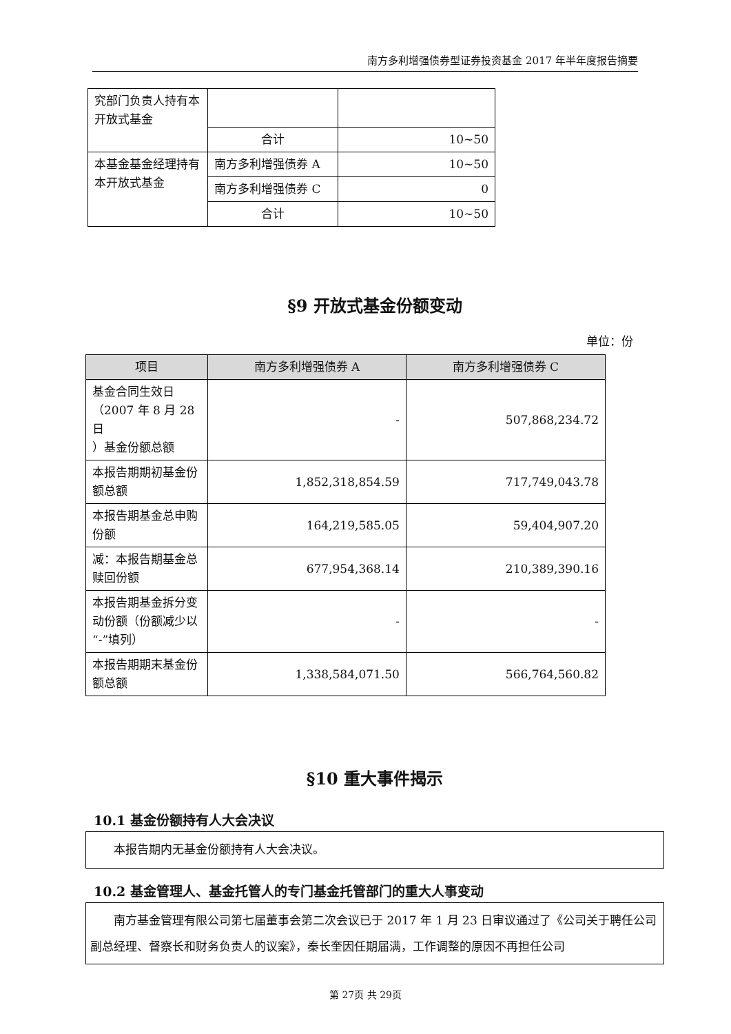南方多利增强债券型证券投资基金 2017 年半年度报告摘要
| 究部门负责人持有本开放式基金 | | |
| | 合计 | 10~50 |
| 本基金基金经理持有本开放式基金 | 南方多利增强债券 A | 10~50 |
| | 南方多利增强债券 C | 0 |
| | 合计 | 10~50 |
§9 开放式基金份额变动
单位：份
| 项目 | 南方多利增强债券 A | 南方多利增强债券 C |
| --- | --- | --- |
| 基金合同生效日（2007 年 8 月 28 日 ）基金份额总额 | - | 507,868,234.72 |
| 本报告期期初基金份额总额 | 1,852,318,854.59 | 717,749,043.78 |
| 本报告期基金总申购份额 | 164,219,585.05 | 59,404,907.20 |
| 减：本报告期基金总赎回份额 | 677,954,368.14 | 210,389,390.16 |
| 本报告期基金拆分变动份额（份额减少以“-”填列） | - | - |
| 本报告期期末基金份额总额 | 1,338,584,071.50 | 566,764,560.82 |
§10 重大事件揭示
10.1 基金份额持有人大会决议
本报告期内无基金份额持有人大会决议。
10.2 基金管理人、基金托管人的专门基金托管部门的重大人事变动
　　南方基金管理有限公司第七届董事会第二次会议已于 2017 年 1 月 23 日审议通过了《公司关于聘任公司副总经理、督察长和财务负责人的议案》，秦长奎因任期届满，工作调整的原因不再担任公司
第 27页 共 29页